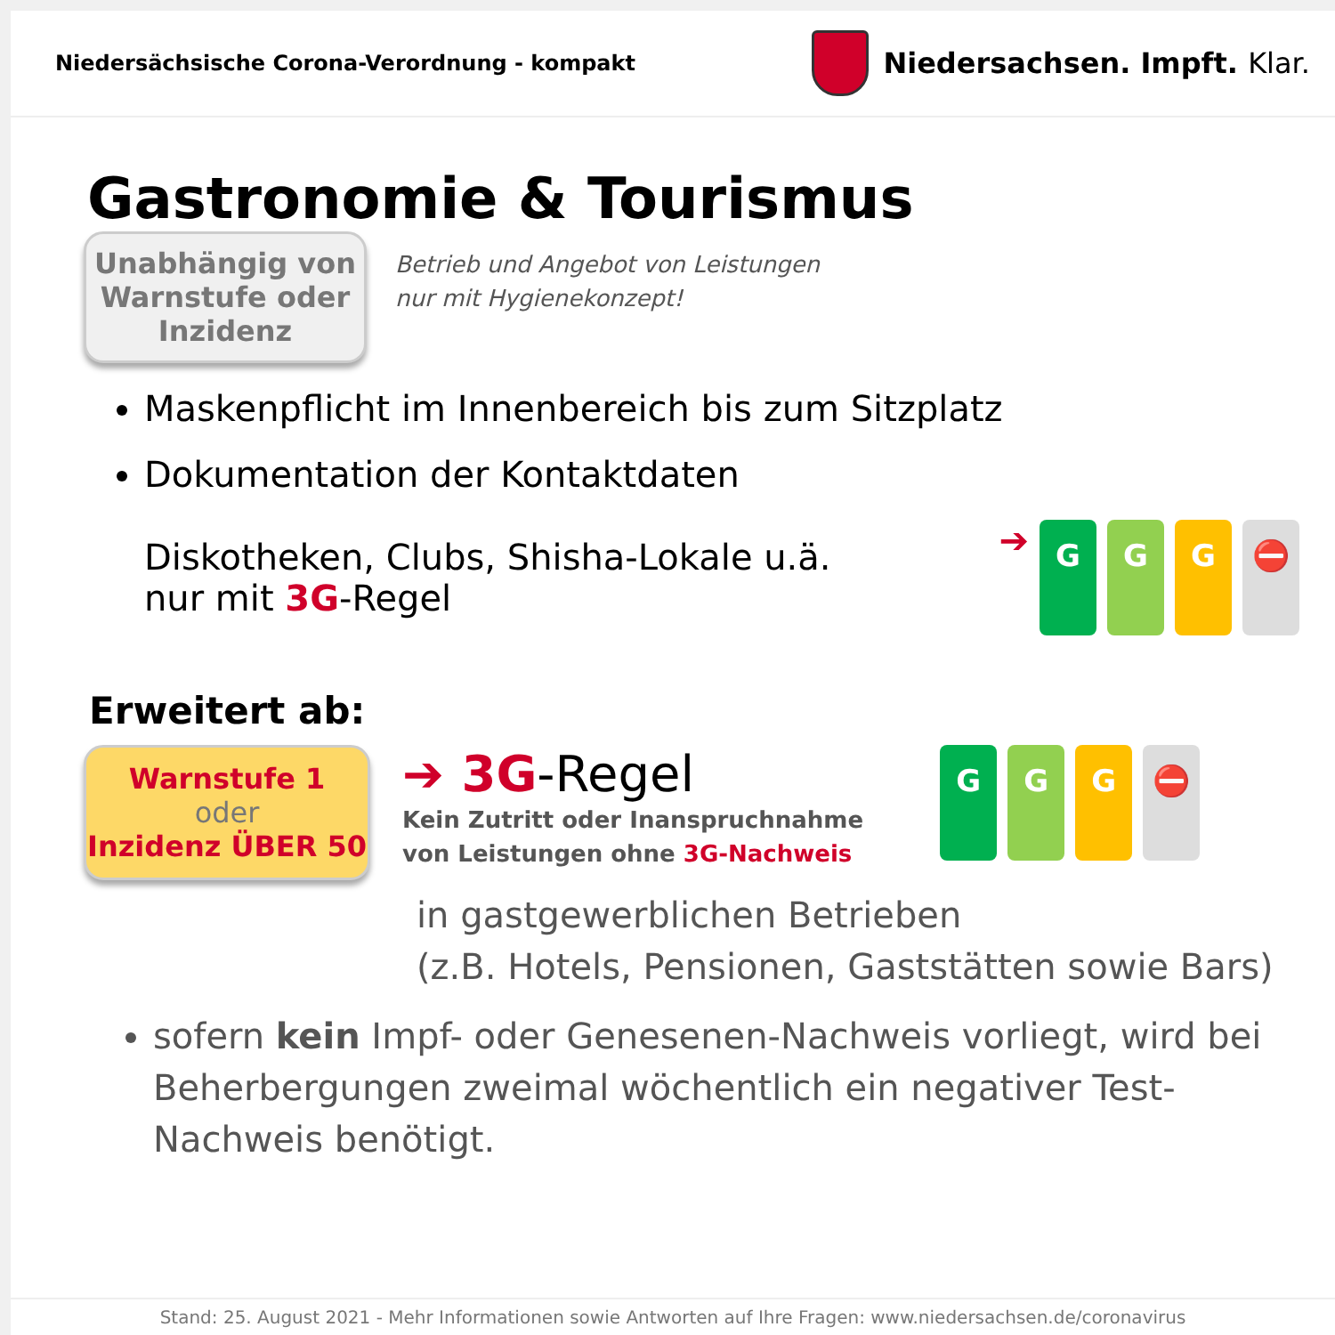Niedersächsische Corona-Verordnung - kompakt
Niedersachsen. Impft. Klar.
Gastronomie & Tourismus
Unabhängig von
Warnstufe oder
Inzidenz
Betrieb und Angebot von Leistungen
nur mit Hygienekonzept!
Maskenpflicht im Innenbereich bis zum Sitzplatz
Dokumentation der Kontaktdaten
Diskotheken, Clubs, Shisha-Lokale u.ä.
nur mit 3G-Regel ➔ GGG ⛔
Erweitert ab:
Warnstufe 1
oder
Inzidenz ÜBER 50
➔ 3G-Regel
Kein Zutritt oder Inanspruchnahme
von Leistungen ohne 3G-Nachweis
GGG ⛔
in gastgewerblichen Betrieben
(z.B. Hotels, Pensionen, Gaststätten sowie Bars)
sofern kein Impf- oder Genesenen-Nachweis vorliegt, wird bei Beherbergungen zweimal wöchentlich ein negativer Test-Nachweis benötigt.
Stand: 25. August 2021 - Mehr Informationen sowie Antworten auf Ihre Fragen: www.niedersachsen.de/coronavirus